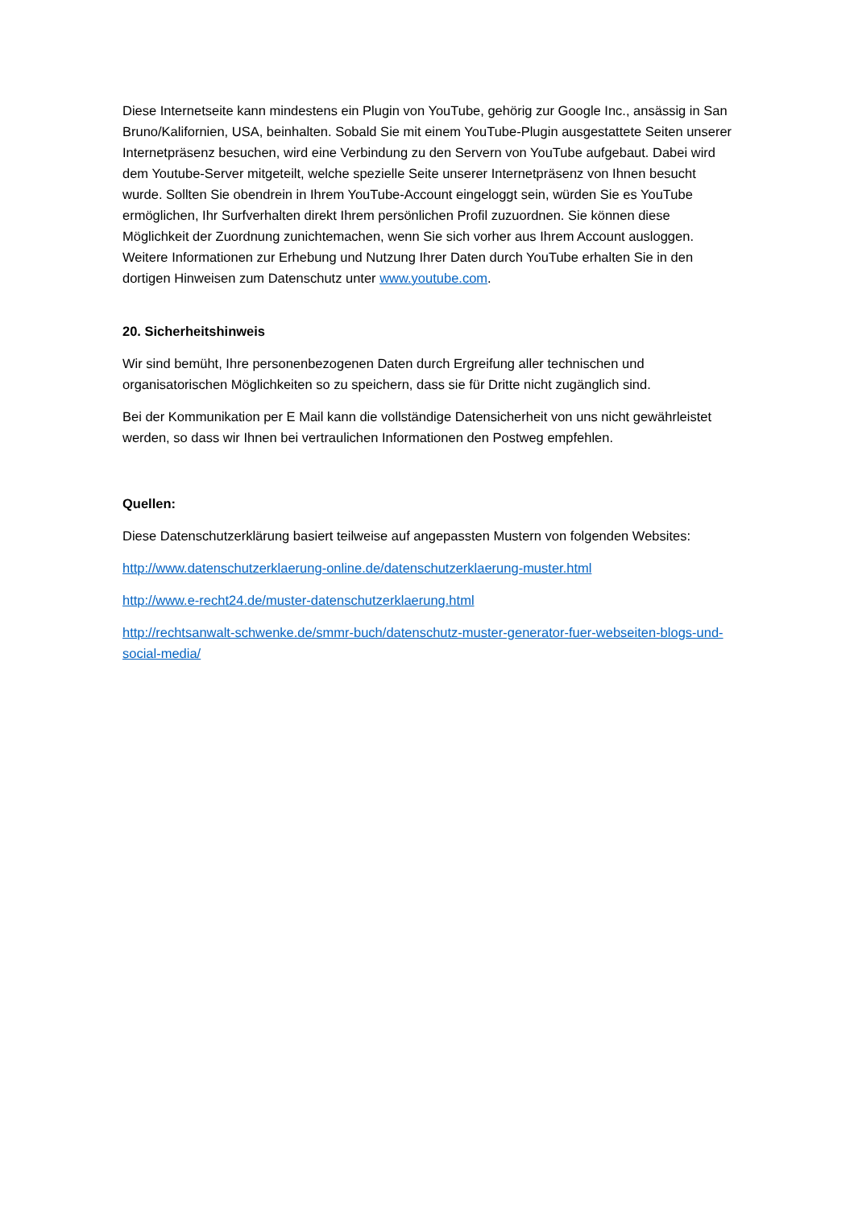Diese Internetseite kann mindestens ein Plugin von YouTube, gehörig zur Google Inc., ansässig in San Bruno/Kalifornien, USA, beinhalten. Sobald Sie mit einem YouTube-Plugin ausgestattete Seiten unserer Internetpräsenz besuchen, wird eine Verbindung zu den Servern von YouTube aufgebaut. Dabei wird dem Youtube-Server mitgeteilt, welche spezielle Seite unserer Internetpräsenz von Ihnen besucht wurde. Sollten Sie obendrein in Ihrem YouTube-Account eingeloggt sein, würden Sie es YouTube ermöglichen, Ihr Surfverhalten direkt Ihrem persönlichen Profil zuzuordnen. Sie können diese Möglichkeit der Zuordnung zunichtemachen, wenn Sie sich vorher aus Ihrem Account ausloggen. Weitere Informationen zur Erhebung und Nutzung Ihrer Daten durch YouTube erhalten Sie in den dortigen Hinweisen zum Datenschutz unter www.youtube.com.
20. Sicherheitshinweis
Wir sind bemüht, Ihre personenbezogenen Daten durch Ergreifung aller technischen und organisatorischen Möglichkeiten so zu speichern, dass sie für Dritte nicht zugänglich sind.
Bei der Kommunikation per E Mail kann die vollständige Datensicherheit von uns nicht gewährleistet werden, so dass wir Ihnen bei vertraulichen Informationen den Postweg empfehlen.
Quellen:
Diese Datenschutzerklärung basiert teilweise auf angepassten Mustern von folgenden Websites:
http://www.datenschutzerklaerung-online.de/datenschutzerklaerung-muster.html
http://www.e-recht24.de/muster-datenschutzerklaerung.html
http://rechtsanwalt-schwenke.de/smmr-buch/datenschutz-muster-generator-fuer-webseiten-blogs-und-social-media/